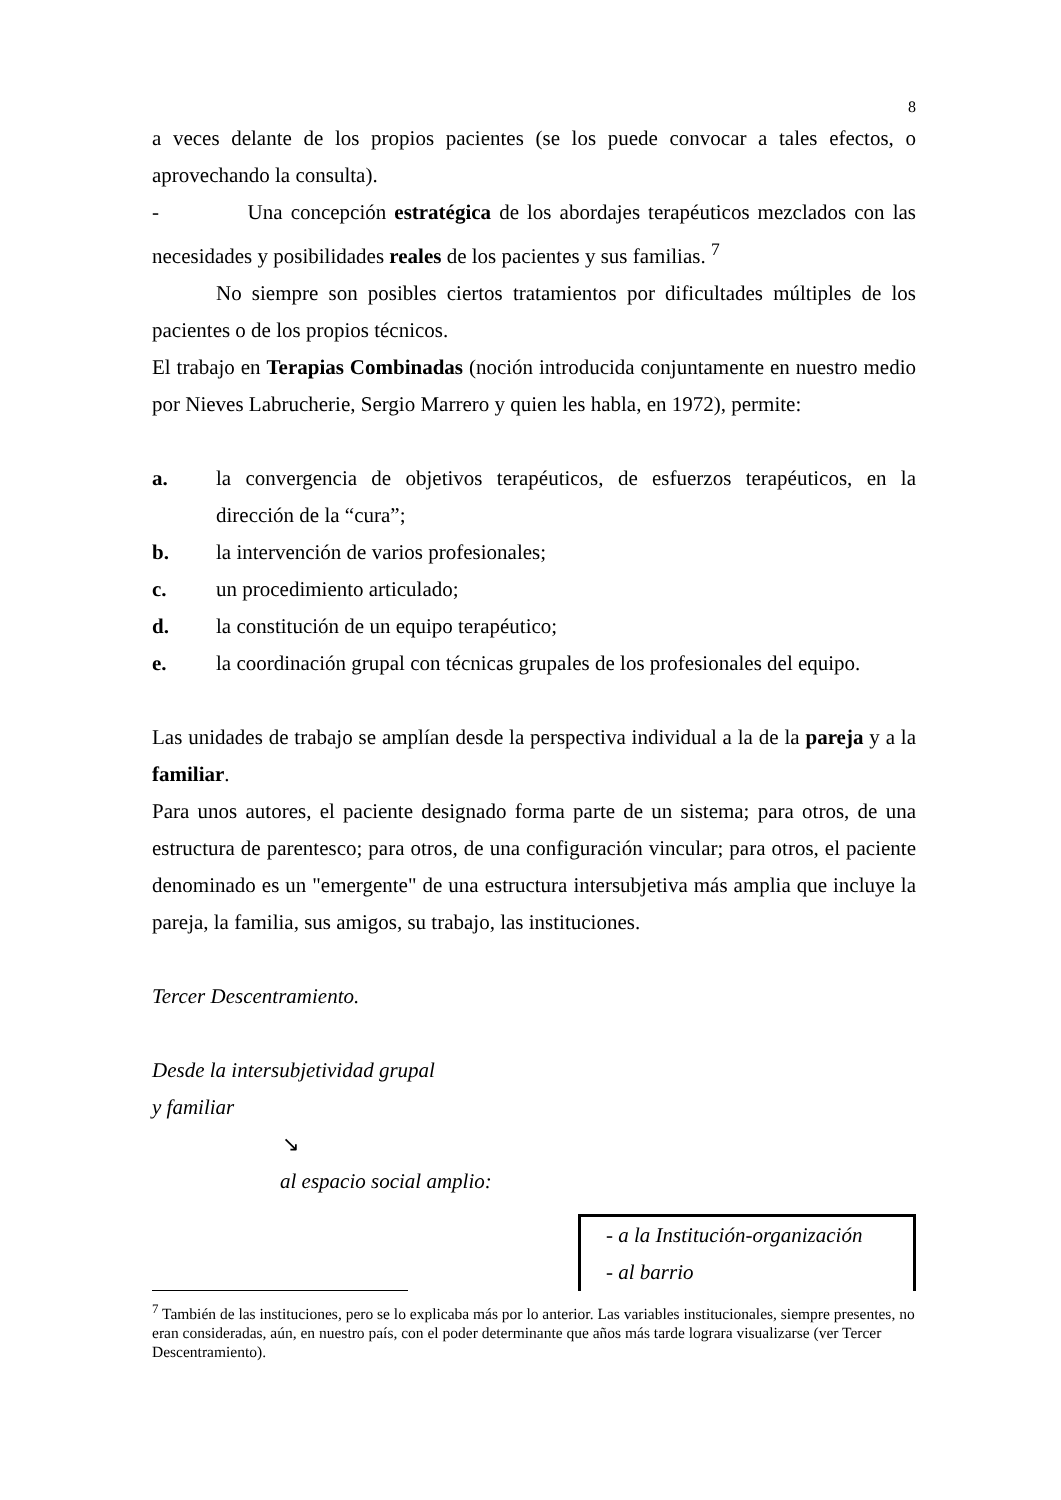8
a veces delante de los propios pacientes (se los puede convocar a tales efectos, o aprovechando la consulta).
- Una concepción estratégica de los abordajes terapéuticos mezclados con las necesidades y posibilidades reales de los pacientes y sus familias. <sup>7</sup>
No siempre son posibles ciertos tratamientos por dificultades múltiples de los pacientes o de los propios técnicos.
El trabajo en Terapias Combinadas (noción introducida conjuntamente en nuestro medio por Nieves Labrucherie, Sergio Marrero y quien les habla, en 1972), permite:
a.
la convergencia de objetivos terapéuticos, de esfuerzos terapéuticos, en la dirección de la “cura”;
b. la intervención de varios profesionales;
c. un procedimiento articulado;
d. la constitución de un equipo terapéutico;
e. la coordinación grupal con técnicas grupales de los profesionales del equipo.
Las unidades de trabajo se amplían desde la perspectiva individual a la de la pareja y a la familiar.
Para unos autores, el paciente designado forma parte de un sistema; para otros, de una estructura de parentesco; para otros, de una configuración vincular; para otros, el paciente denominado es un "emergente" de una estructura intersubjetiva más amplia que incluye la pareja, la familia, sus amigos, su trabajo, las instituciones.
Tercer Descentramiento.
Desde la intersubjetividad grupal
y familiar
↘
al espacio social amplio:
- a la Institución-organización
- al barrio
<sup>7</sup> También de las instituciones, pero se lo explicaba más por lo anterior. Las variables institucionales, siempre presentes, no eran consideradas, aún, en nuestro país, con el poder determinante que años más tarde lograra visualizarse (ver Tercer Descentramiento).